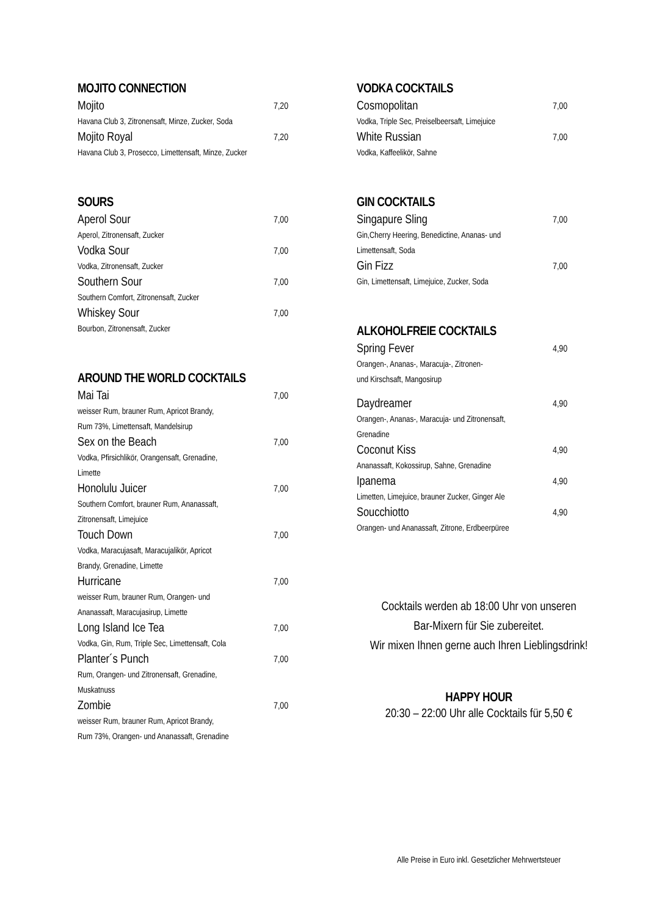MOJITO CONNECTION
Mojito 7,20
Havana Club 3, Zitronensaft, Minze, Zucker, Soda
Mojito Royal 7,20
Havana Club 3, Prosecco, Limettensaft, Minze, Zucker
SOURS
Aperol Sour 7,00
Aperol, Zitronensaft, Zucker
Vodka Sour 7,00
Vodka, Zitronensaft, Zucker
Southern Sour 7,00
Southern Comfort, Zitronensaft, Zucker
Whiskey Sour 7,00
Bourbon, Zitronensaft, Zucker
AROUND THE WORLD COCKTAILS
Mai Tai 7,00
weisser Rum, brauner Rum, Apricot Brandy,
Rum 73%, Limettensaft, Mandelsirup
Sex on the Beach 7,00
Vodka, Pfirsichlikör, Orangensaft, Grenadine,
Limette
Honolulu Juicer 7,00
Southern Comfort, brauner Rum, Ananassaft,
Zitronensaft, Limejuice
Touch Down 7,00
Vodka, Maracujasaft, Maracujalikör, Apricot
Brandy, Grenadine, Limette
Hurricane 7,00
weisser Rum, brauner Rum, Orangen- und
Ananassaft, Maracujasirup, Limette
Long Island Ice Tea 7,00
Vodka, Gin, Rum, Triple Sec, Limettensaft, Cola
Planter´s Punch 7,00
Rum, Orangen- und Zitronensaft, Grenadine,
Muskatnuss
Zombie 7,00
weisser Rum, brauner Rum, Apricot Brandy,
Rum 73%, Orangen- und Ananassaft, Grenadine
VODKA COCKTAILS
Cosmopolitan 7,00
Vodka, Triple Sec, Preiselbeersaft, Limejuice
White Russian 7,00
Vodka, Kaffeelikör, Sahne
GIN COCKTAILS
Singapure Sling 7,00
Gin,Cherry Heering, Benedictine, Ananas- und
Limettensaft, Soda
Gin Fizz 7,00
Gin, Limettensaft, Limejuice, Zucker, Soda
ALKOHOLFREIE COCKTAILS
Spring Fever 4,90
Orangen-, Ananas-, Maracuja-, Zitronen-
und Kirschsaft, Mangosirup
Daydreamer 4,90
Orangen-, Ananas-, Maracuja- und Zitronensaft,
Grenadine
Coconut Kiss 4,90
Ananassaft, Kokossirup, Sahne, Grenadine
Ipanema 4,90
Limetten, Limejuice, brauner Zucker, Ginger Ale
Soucchiotto 4,90
Orangen- und Ananassaft, Zitrone, Erdbeerpüree
Cocktails werden ab 18:00 Uhr von unseren
Bar-Mixern für Sie zubereitet.
Wir mixen Ihnen gerne auch Ihren Lieblingsdrink!
HAPPY HOUR
20:30 – 22:00 Uhr alle Cocktails für 5,50 €
Alle Preise in Euro inkl. Gesetzlicher Mehrwertsteuer